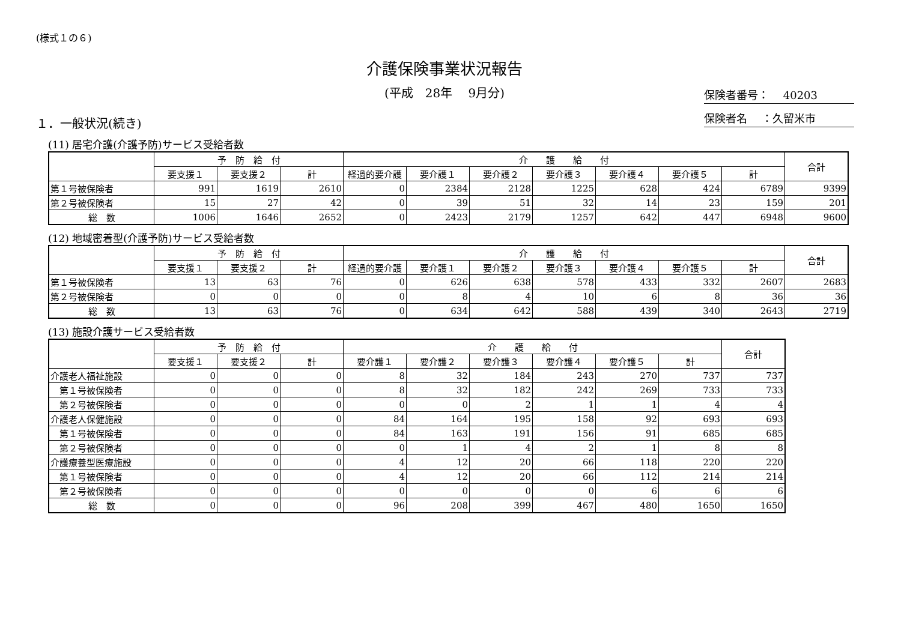(様式１の６)
介護保険事業状況報告
(平成　28年　 9月分)
保険者番号：　 40203
保険者名　 ：久留米市
１．一般状況(続き)
(11) 居宅介護(介護予防)サービス受給者数
| | 予 防 給 付 | | | 介 護 給 付 | | | | | | | 合計 |
| --- | --- | --- | --- | --- | --- | --- | --- | --- | --- | --- | --- |
| | 要支援１ | 要支援２ | 計 | 経過的要介護 | 要介護１ | 要介護２ | 要介護３ | 要介護４ | 要介護５ | 計 | |
| 第１号被保険者 | 991 | 1619 | 2610 | 0 | 2384 | 2128 | 1225 | 628 | 424 | 6789 | 9399 |
| 第２号被保険者 | 15 | 27 | 42 | 0 | 39 | 51 | 32 | 14 | 23 | 159 | 201 |
| 総 数 | 1006 | 1646 | 2652 | 0 | 2423 | 2179 | 1257 | 642 | 447 | 6948 | 9600 |
(12) 地域密着型(介護予防)サービス受給者数
| | 予 防 給 付 | | | 介 護 給 付 | | | | | | | 合計 |
| --- | --- | --- | --- | --- | --- | --- | --- | --- | --- | --- | --- |
| | 要支援１ | 要支援２ | 計 | 経過的要介護 | 要介護１ | 要介護２ | 要介護３ | 要介護４ | 要介護５ | 計 | |
| 第１号被保険者 | 13 | 63 | 76 | 0 | 626 | 638 | 578 | 433 | 332 | 2607 | 2683 |
| 第２号被保険者 | 0 | 0 | 0 | 0 | 8 | 4 | 10 | 6 | 8 | 36 | 36 |
| 総 数 | 13 | 63 | 76 | 0 | 634 | 642 | 588 | 439 | 340 | 2643 | 2719 |
(13) 施設介護サービス受給者数
| | 予 防 給 付 | | | 介 護 給 付 | | | | | | 合計 |
| --- | --- | --- | --- | --- | --- | --- | --- | --- | --- | --- |
| | 要支援１ | 要支援２ | 計 | 要介護１ | 要介護２ | 要介護３ | 要介護４ | 要介護５ | 計 | |
| 介護老人福祉施設 | 0 | 0 | 0 | 8 | 32 | 184 | 243 | 270 | 737 | 737 |
| 第１号被保険者 | 0 | 0 | 0 | 8 | 32 | 182 | 242 | 269 | 733 | 733 |
| 第２号被保険者 | 0 | 0 | 0 | 0 | 0 | 2 | 1 | 1 | 4 | 4 |
| 介護老人保健施設 | 0 | 0 | 0 | 84 | 164 | 195 | 158 | 92 | 693 | 693 |
| 第１号被保険者 | 0 | 0 | 0 | 84 | 163 | 191 | 156 | 91 | 685 | 685 |
| 第２号被保険者 | 0 | 0 | 0 | 0 | 1 | 4 | 2 | 1 | 8 | 8 |
| 介護療養型医療施設 | 0 | 0 | 0 | 4 | 12 | 20 | 66 | 118 | 220 | 220 |
| 第１号被保険者 | 0 | 0 | 0 | 4 | 12 | 20 | 66 | 112 | 214 | 214 |
| 第２号被保険者 | 0 | 0 | 0 | 0 | 0 | 0 | 0 | 6 | 6 | 6 |
| 総 数 | 0 | 0 | 0 | 96 | 208 | 399 | 467 | 480 | 1650 | 1650 |